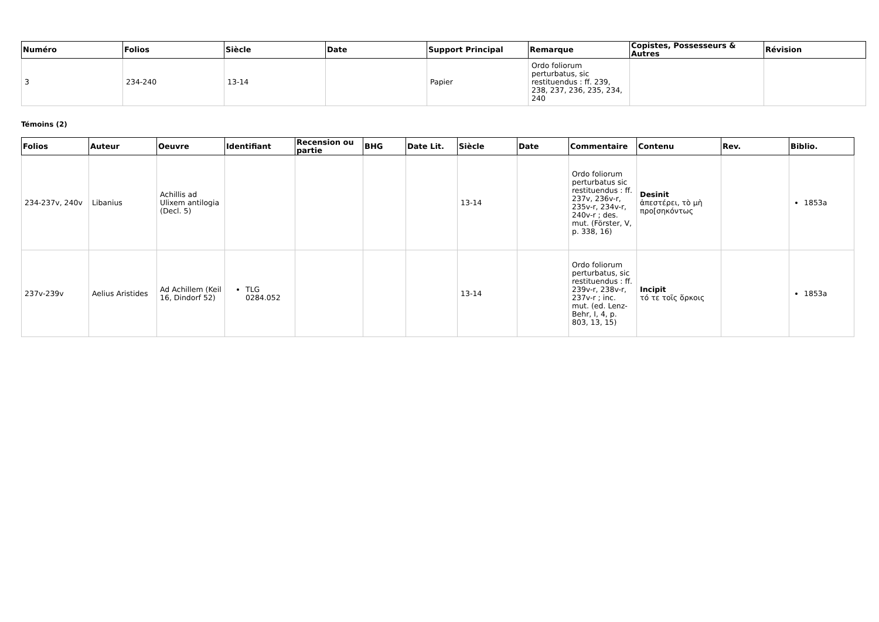| Numéro | Folios | Siècle | Date | Support Principal | Remarque | Copistes, Possesseurs & Autres | Révision |
| --- | --- | --- | --- | --- | --- | --- | --- |
| 3 | 234-240 | 13-14 | | Papier | Ordo foliorum perturbatus, sic restituendus : ff. 239, 238, 237, 236, 235, 234, 240 | | |
Témoins (2)
| Folios | Auteur | Oeuvre | Identifiant | Recension ou partie | BHG | Date Lit. | Siècle | Date | Commentaire | Contenu | Rev. | Biblio. |
| --- | --- | --- | --- | --- | --- | --- | --- | --- | --- | --- | --- | --- |
| 234-237v, 240v | Libanius | Achillis ad Ulixem antilogia (Decl. 5) | | | | | 13-14 | | Ordo foliorum perturbatus sic restituendus : ff. 237v, 236v-r, 235v-r, 234v-r, 240v-r ; des. mut. (Förster, V, p. 338, 16) | Desinit ἀπεστέρει, τὸ μὴ προ[σηκόντως | | 1853a |
| 237v-239v | Aelius Aristides | Ad Achillem (Keil 16, Dindorf 52) | TLG 0284.052 | | | | 13-14 | | Ordo foliorum perturbatus, sic restituendus : ff. 239v-r, 238v-r, 237v-r ; inc. mut. (ed. Lenz-Behr, I, 4, p. 803, 13, 15) | Incipit τό τε τοῖς ὅρκοις | | 1853a |